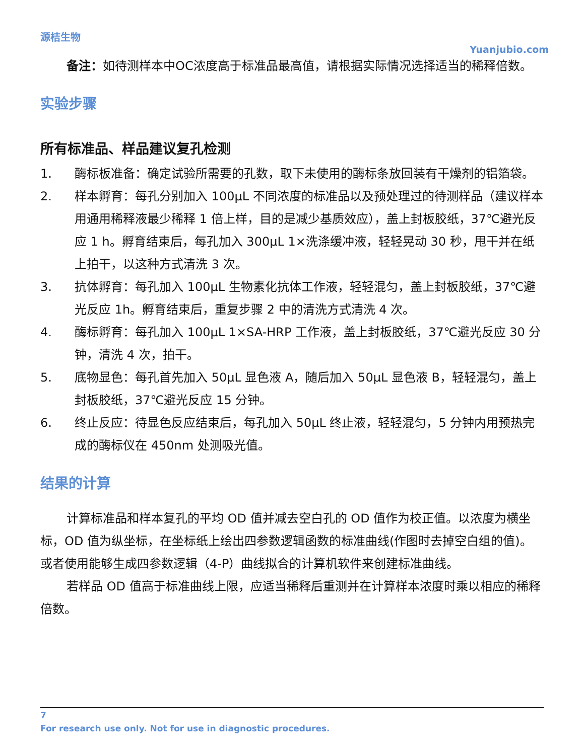源桔生物
Yuanjubio.com
备注：如待测样本中OC浓度高于标准品最高值，请根据实际情况选择适当的稀释倍数。
实验步骤
所有标准品、样品建议复孔检测
1. 酶标板准备：确定试验所需要的孔数，取下未使用的酶标条放回装有干燥剂的铝箔袋。
2. 样本孵育：每孔分别加入 100μL 不同浓度的标准品以及预处理过的待测样品（建议样本用通用稀释液最少稀释 1 倍上样，目的是减少基质效应），盖上封板胶纸，37℃避光反应 1 h。孵育结束后，每孔加入 300μL 1×洗涤缓冲液，轻轻晃动 30 秒，甩干并在纸上拍干，以这种方式清洗 3 次。
3. 抗体孵育：每孔加入 100μL 生物素化抗体工作液，轻轻混匀，盖上封板胶纸，37℃避光反应 1h。孵育结束后，重复步骤 2 中的清洗方式清洗 4 次。
4. 酶标孵育：每孔加入 100μL 1×SA-HRP 工作液，盖上封板胶纸，37℃避光反应 30 分钟，清洗 4 次，拍干。
5. 底物显色：每孔首先加入 50μL 显色液 A，随后加入 50μL 显色液 B，轻轻混匀，盖上封板胶纸，37℃避光反应 15 分钟。
6. 终止反应：待显色反应结束后，每孔加入 50μL 终止液，轻轻混匀，5 分钟内用预热完成的酶标仪在 450nm 处测吸光值。
结果的计算
计算标准品和样本复孔的平均 OD 值并减去空白孔的 OD 值作为校正值。以浓度为横坐标，OD 值为纵坐标，在坐标纸上绘出四参数逻辑函数的标准曲线(作图时去掉空白组的值)。或者使用能够生成四参数逻辑（4-P）曲线拟合的计算机软件来创建标准曲线。
若样品 OD 值高于标准曲线上限，应适当稀释后重测并在计算样本浓度时乘以相应的稀释倍数。
7
For research use only. Not for use in diagnostic procedures.